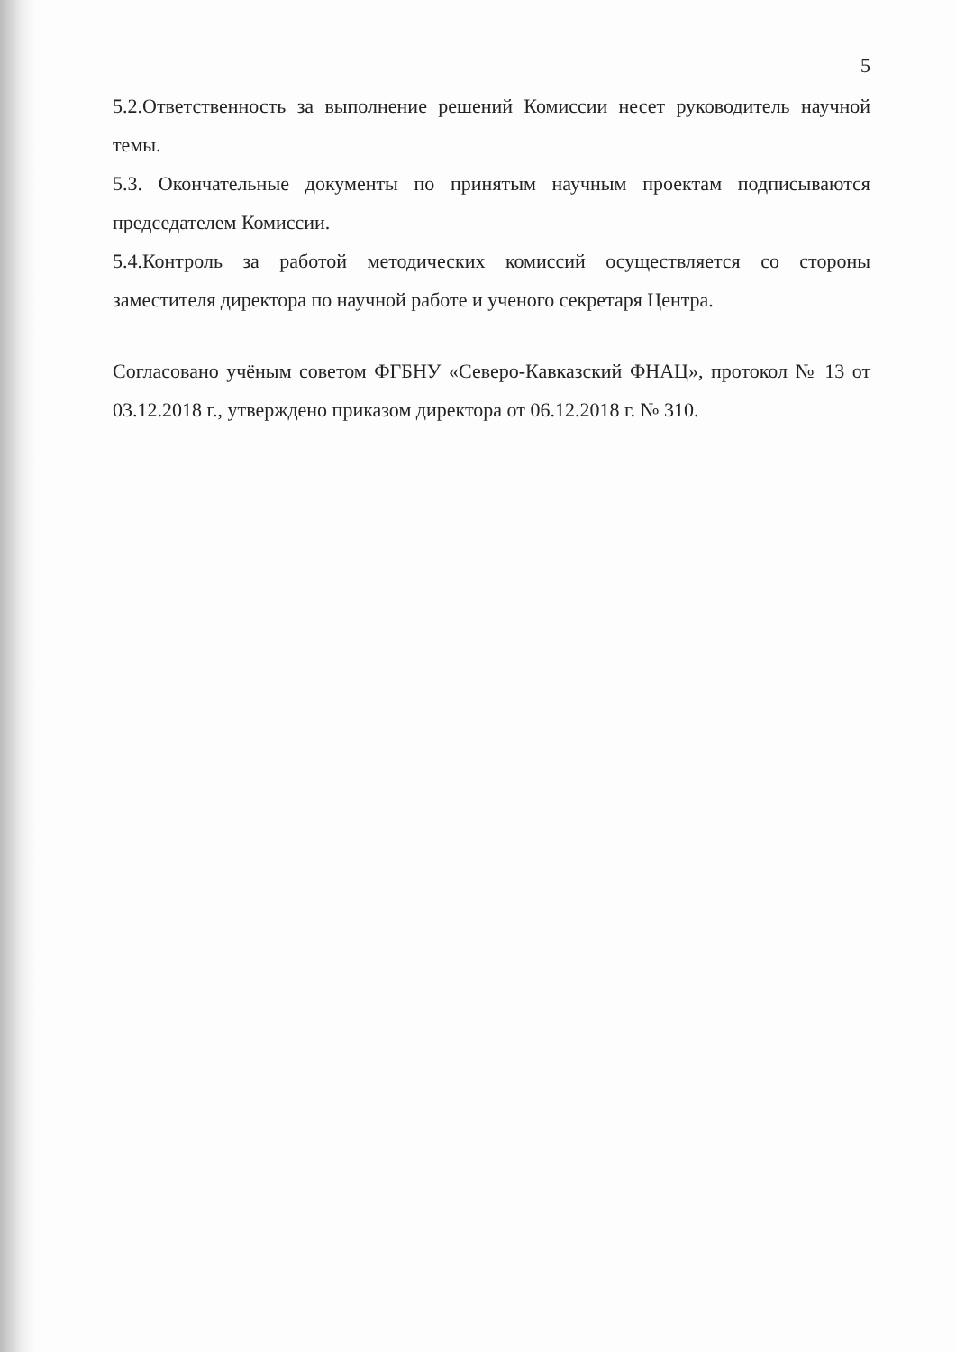5
5.2.Ответственность за выполнение решений Комиссии несет руководитель научной темы.
5.3. Окончательные документы по принятым научным проектам подписываются председателем Комиссии.
5.4.Контроль за работой методических комиссий осуществляется со стороны заместителя директора по научной работе и ученого секретаря Центра.
Согласовано учёным советом ФГБНУ «Северо-Кавказский ФНАЦ», протокол № 13 от 03.12.2018 г., утверждено приказом директора от 06.12.2018 г. № 310.